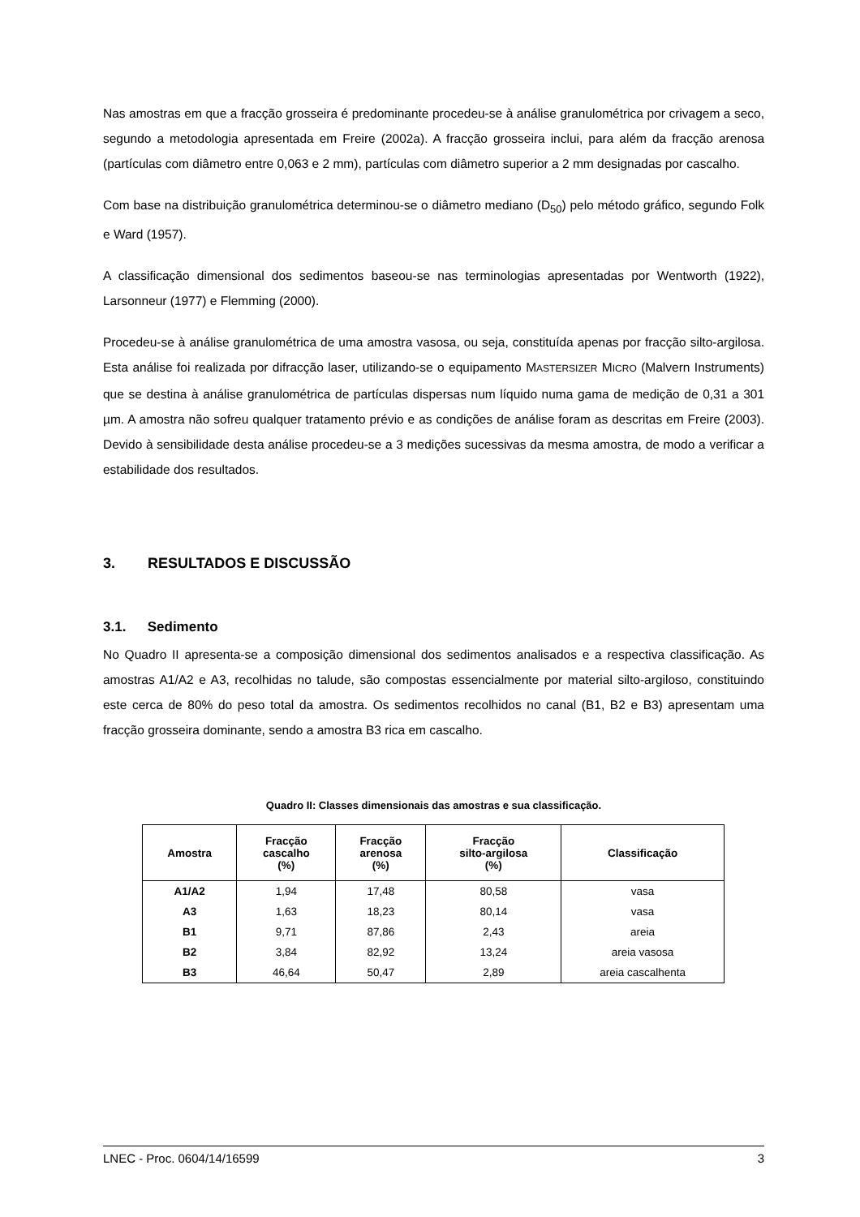Nas amostras em que a fracção grosseira é predominante procedeu-se à análise granulométrica por crivagem a seco, segundo a metodologia apresentada em Freire (2002a). A fracção grosseira inclui, para além da fracção arenosa (partículas com diâmetro entre 0,063 e 2 mm), partículas com diâmetro superior a 2 mm designadas por cascalho.
Com base na distribuição granulométrica determinou-se o diâmetro mediano (D<sub>50</sub>) pelo método gráfico, segundo Folk e Ward (1957).
A classificação dimensional dos sedimentos baseou-se nas terminologias apresentadas por Wentworth (1922), Larsonneur (1977) e Flemming (2000).
Procedeu-se à análise granulométrica de uma amostra vasosa, ou seja, constituída apenas por fracção silto-argilosa. Esta análise foi realizada por difracção laser, utilizando-se o equipamento MASTERSIZER MICRO (Malvern Instruments) que se destina à análise granulométrica de partículas dispersas num líquido numa gama de medição de 0,31 a 301 µm. A amostra não sofreu qualquer tratamento prévio e as condições de análise foram as descritas em Freire (2003). Devido à sensibilidade desta análise procedeu-se a 3 medições sucessivas da mesma amostra, de modo a verificar a estabilidade dos resultados.
3. RESULTADOS E DISCUSSÃO
3.1. Sedimento
No Quadro II apresenta-se a composição dimensional dos sedimentos analisados e a respectiva classificação. As amostras A1/A2 e A3, recolhidas no talude, são compostas essencialmente por material silto-argiloso, constituindo este cerca de 80% do peso total da amostra. Os sedimentos recolhidos no canal (B1, B2 e B3) apresentam uma fracção grosseira dominante, sendo a amostra B3 rica em cascalho.
Quadro II: Classes dimensionais das amostras e sua classificação.
| Amostra | Fracção cascalho (%) | Fracção arenosa (%) | Fracção silto-argilosa (%) | Classificação |
| --- | --- | --- | --- | --- |
| A1/A2 | 1,94 | 17,48 | 80,58 | vasa |
| A3 | 1,63 | 18,23 | 80,14 | vasa |
| B1 | 9,71 | 87,86 | 2,43 | areia |
| B2 | 3,84 | 82,92 | 13,24 | areia vasosa |
| B3 | 46,64 | 50,47 | 2,89 | areia cascalhenta |
LNEC - Proc. 0604/14/16599 3